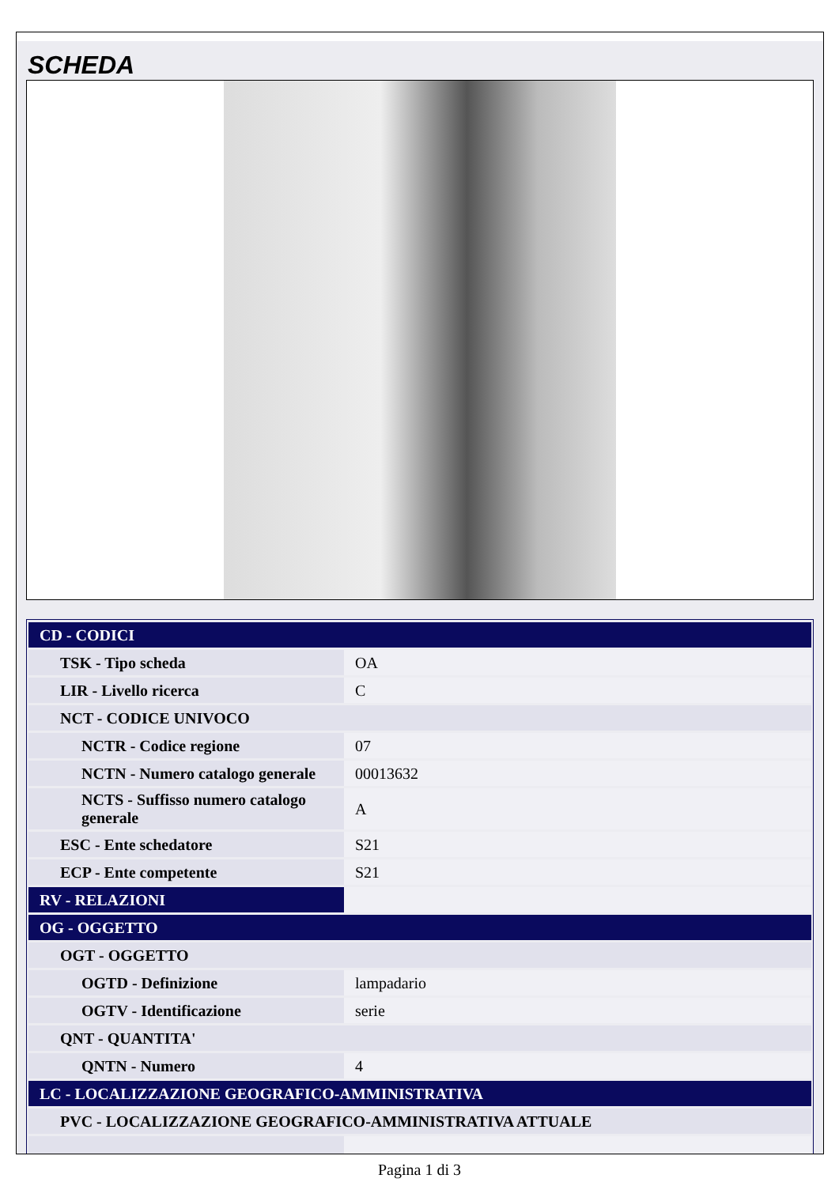SCHEDA
| CD - CODICI | |
| TSK - Tipo scheda | OA |
| LIR - Livello ricerca | C |
| NCT - CODICE UNIVOCO | |
| NCTR - Codice regione | 07 |
| NCTN - Numero catalogo generale | 00013632 |
| NCTS - Suffisso numero catalogo generale | A |
| ESC - Ente schedatore | S21 |
| ECP - Ente competente | S21 |
| RV - RELAZIONI | |
| OG - OGGETTO | |
| OGT - OGGETTO | |
| OGTD - Definizione | lampadario |
| OGTV - Identificazione | serie |
| QNT - QUANTITA' | |
| QNTN - Numero | 4 |
| LC - LOCALIZZAZIONE GEOGRAFICO-AMMINISTRATIVA | |
| PVC - LOCALIZZAZIONE GEOGRAFICO-AMMINISTRATIVA ATTUALE | |
Pagina 1 di 3